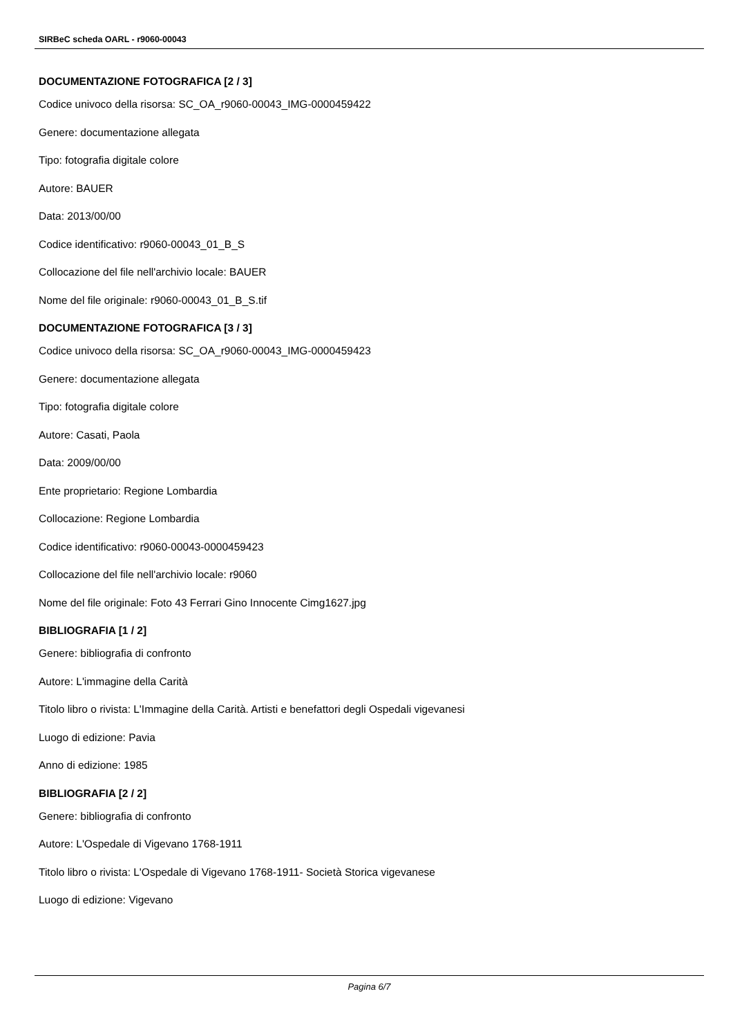SIRBeC scheda OARL - r9060-00043
DOCUMENTAZIONE FOTOGRAFICA [2 / 3]
Codice univoco della risorsa: SC_OA_r9060-00043_IMG-0000459422
Genere: documentazione allegata
Tipo: fotografia digitale colore
Autore: BAUER
Data: 2013/00/00
Codice identificativo: r9060-00043_01_B_S
Collocazione del file nell'archivio locale: BAUER
Nome del file originale: r9060-00043_01_B_S.tif
DOCUMENTAZIONE FOTOGRAFICA [3 / 3]
Codice univoco della risorsa: SC_OA_r9060-00043_IMG-0000459423
Genere: documentazione allegata
Tipo: fotografia digitale colore
Autore: Casati, Paola
Data: 2009/00/00
Ente proprietario: Regione Lombardia
Collocazione: Regione Lombardia
Codice identificativo: r9060-00043-0000459423
Collocazione del file nell'archivio locale: r9060
Nome del file originale: Foto 43 Ferrari Gino Innocente Cimg1627.jpg
BIBLIOGRAFIA [1 / 2]
Genere: bibliografia di confronto
Autore: L'immagine della Carità
Titolo libro o rivista: L'Immagine della Carità. Artisti e benefattori degli Ospedali vigevanesi
Luogo di edizione: Pavia
Anno di edizione: 1985
BIBLIOGRAFIA [2 / 2]
Genere: bibliografia di confronto
Autore: L'Ospedale di Vigevano 1768-1911
Titolo libro o rivista: L'Ospedale di Vigevano 1768-1911- Società Storica vigevanese
Luogo di edizione: Vigevano
Pagina 6/7